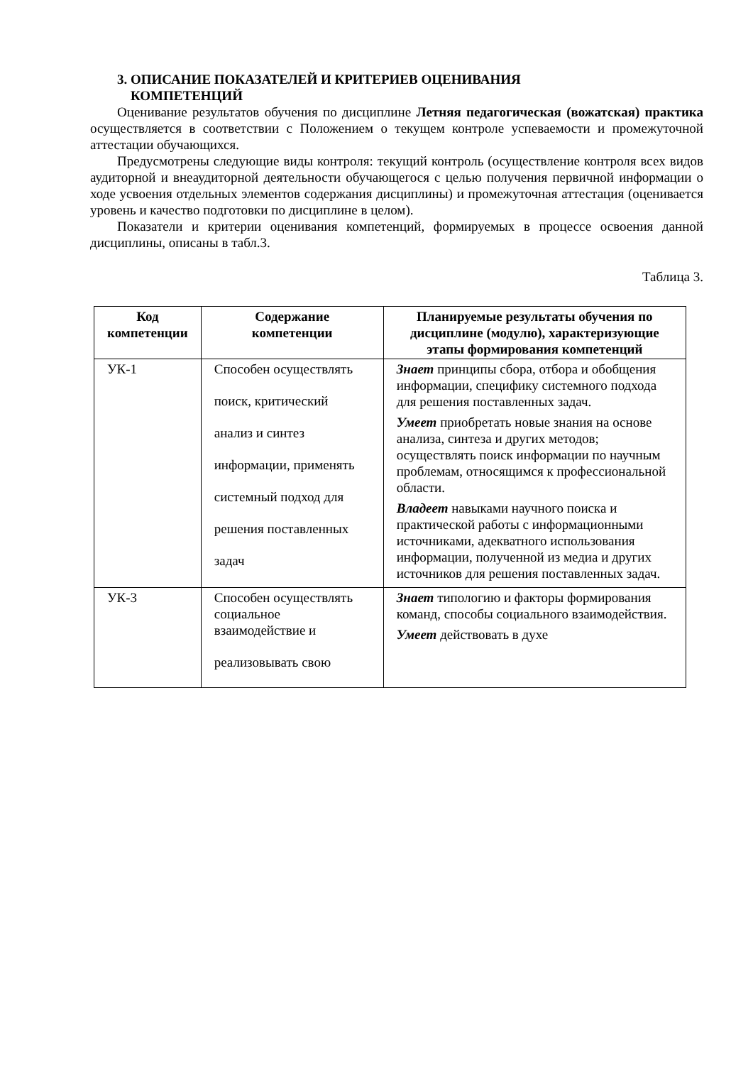3. ОПИСАНИЕ ПОКАЗАТЕЛЕЙ И КРИТЕРИЕВ ОЦЕНИВАНИЯ
КОМПЕТЕНЦИЙ
Оценивание результатов обучения по дисциплине Летняя педагогическая (вожатская) практика осуществляется в соответствии с Положением о текущем контроле успеваемости и промежуточной аттестации обучающихся.
Предусмотрены следующие виды контроля: текущий контроль (осуществление контроля всех видов аудиторной и внеаудиторной деятельности обучающегося с целью получения первичной информации о ходе усвоения отдельных элементов содержания дисциплины) и промежуточная аттестация (оценивается уровень и качество подготовки по дисциплине в целом).
Показатели и критерии оценивания компетенций, формируемых в процессе освоения данной дисциплины, описаны в табл.3.
Таблица 3.
| Код компетенции | Содержание компетенции | Планируемые результаты обучения по дисциплине (модулю), характеризующие этапы формирования компетенций |
| --- | --- | --- |
| УК-1 | Способен осуществлять поиск, критический анализ и синтез информации, применять системный подход для решения поставленных задач | Знает принципы сбора, отбора и обобщения информации, специфику системного подхода для решения поставленных задач. Умеет приобретать новые знания на основе анализа, синтеза и других методов; осуществлять поиск информации по научным проблемам, относящимся к профессиональной области. Владеет навыками научного поиска и практической работы с информационными источниками, адекватного использования информации, полученной из медиа и других источников для решения поставленных задач. |
| УК-3 | Способен осуществлять социальное взаимодействие и реализовывать свою | Знает типологию и факторы формирования команд, способы социального взаимодействия. Умеет действовать в духе |